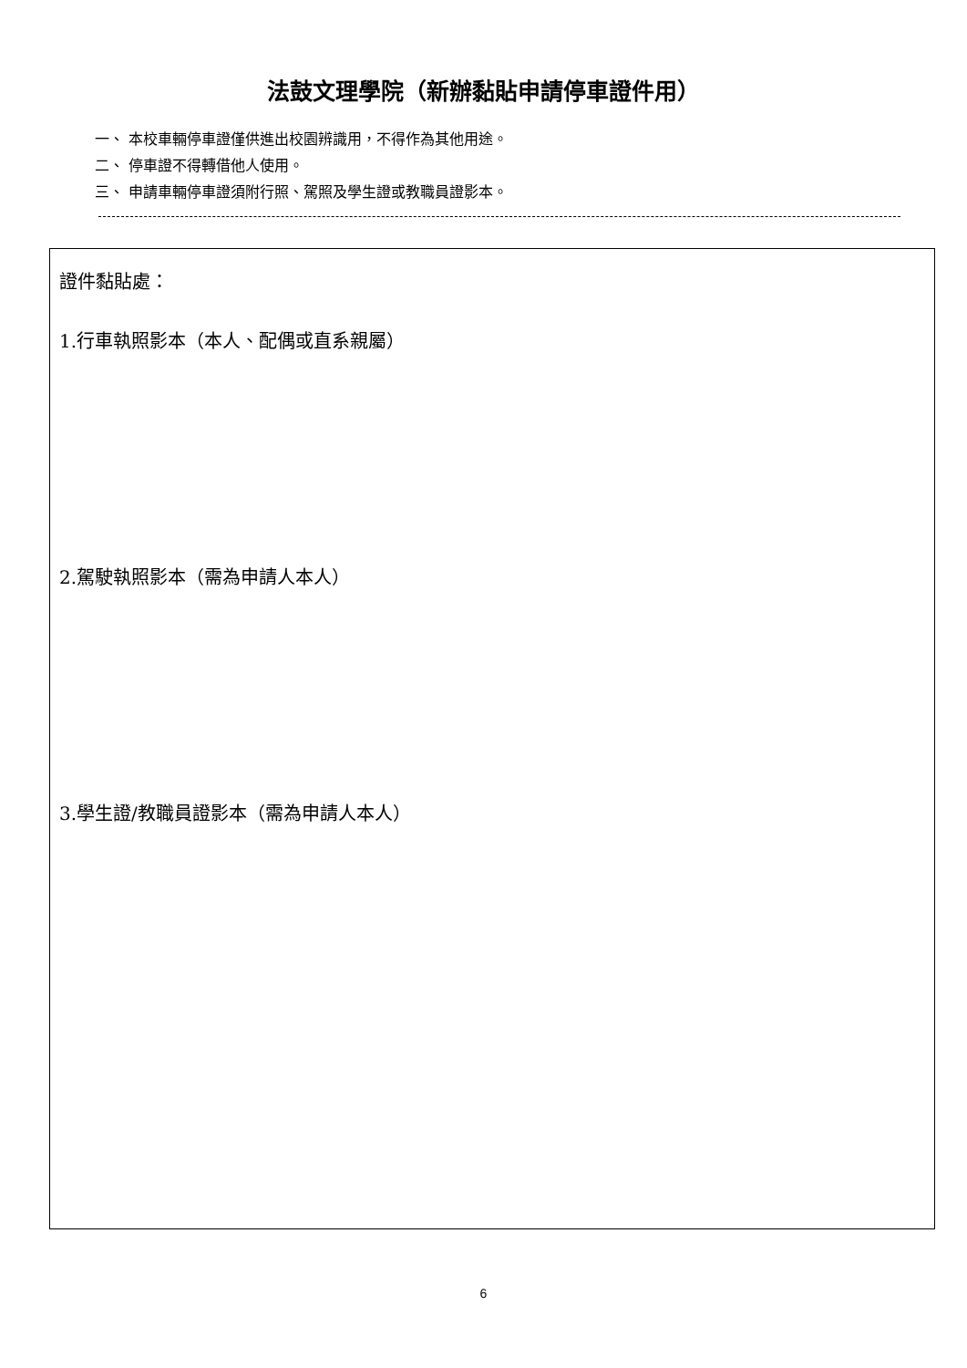法鼓文理學院（新辦黏貼申請停車證件用）
一、 本校車輛停車證僅供進出校園辨識用，不得作為其他用途。
二、 停車證不得轉借他人使用。
三、 申請車輛停車證須附行照、駕照及學生證或教職員證影本。
證件黏貼處：
1.行車執照影本（本人、配偶或直系親屬）
2.駕駛執照影本（需為申請人本人）
3.學生證/教職員證影本（需為申請人本人）
6